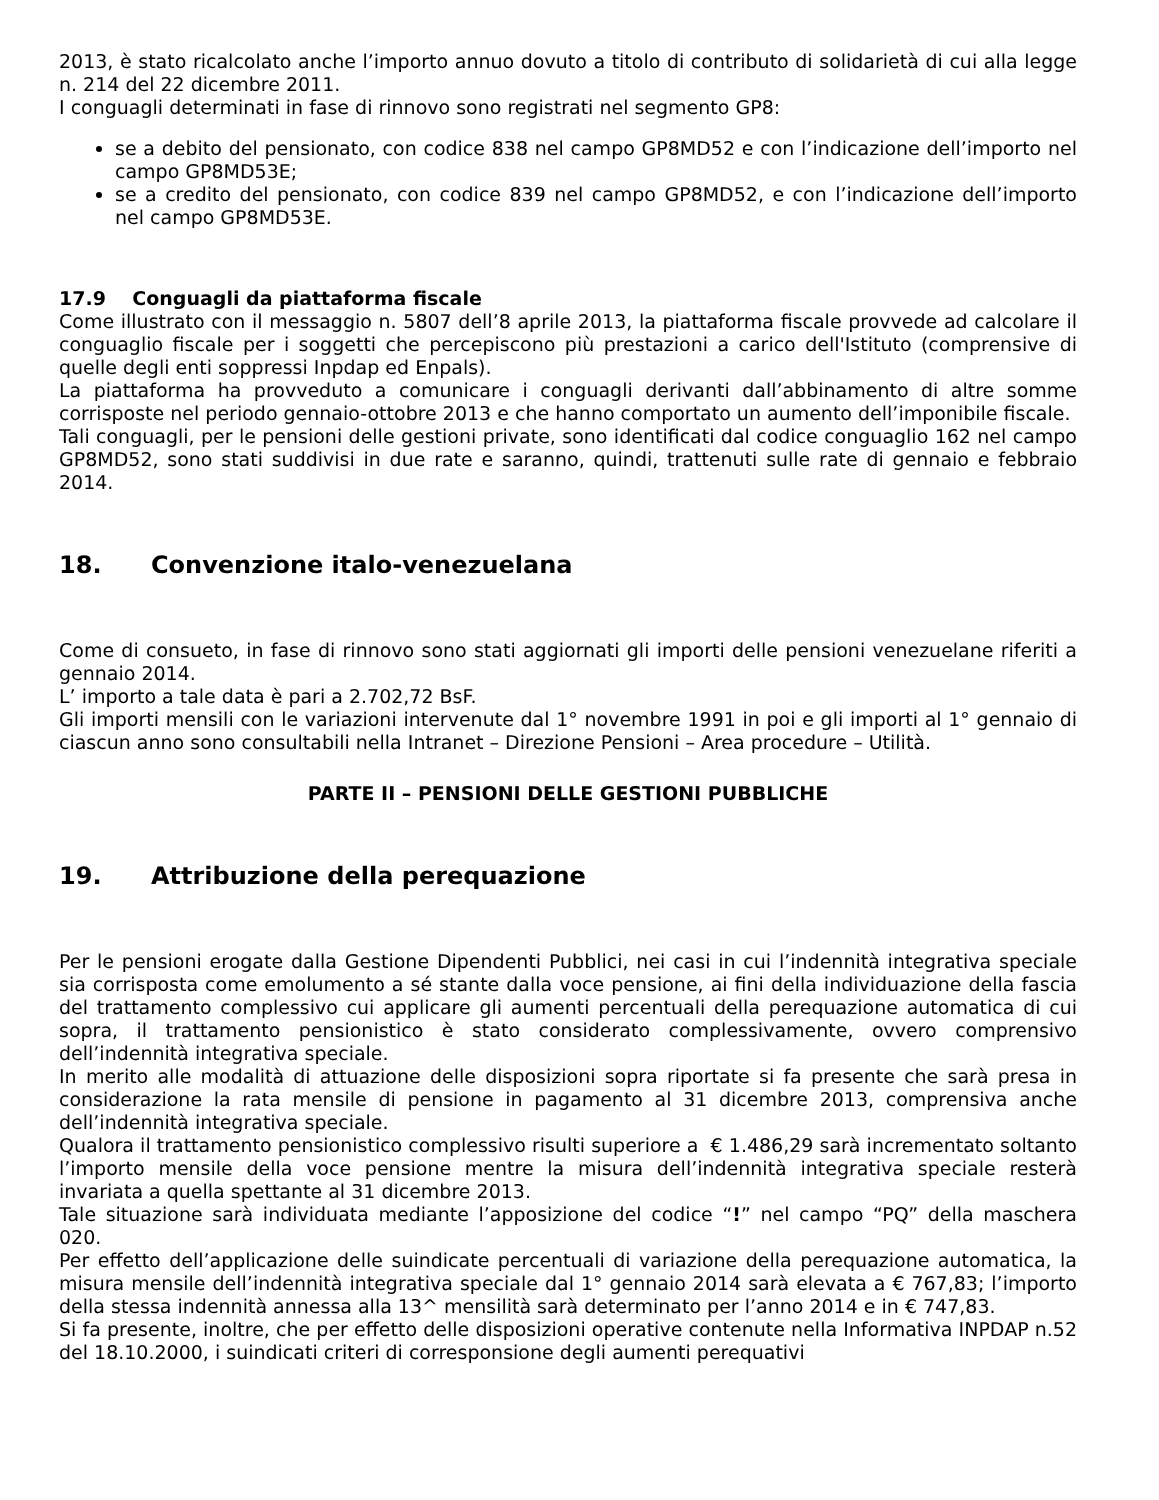2013, è stato ricalcolato anche l’importo annuo dovuto a titolo di contributo di solidarietà di cui alla legge n. 214 del 22 dicembre 2011.
I conguagli determinati in fase di rinnovo sono registrati nel segmento GP8:
se a debito del pensionato, con codice 838 nel campo GP8MD52 e con l’indicazione dell’importo nel campo GP8MD53E;
se a credito del pensionato, con codice 839 nel campo GP8MD52, e con l’indicazione dell’importo nel campo GP8MD53E.
17.9 Conguagli da piattaforma fiscale
Come illustrato con il messaggio n. 5807 dell’8 aprile 2013, la piattaforma fiscale provvede ad calcolare il conguaglio fiscale per i soggetti che percepiscono più prestazioni a carico dell'Istituto (comprensive di quelle degli enti soppressi Inpdap ed Enpals).
La piattaforma ha provveduto a comunicare i conguagli derivanti dall’abbinamento di altre somme corrisposte nel periodo gennaio-ottobre 2013 e che hanno comportato un aumento dell’imponibile fiscale.
Tali conguagli, per le pensioni delle gestioni private, sono identificati dal codice conguaglio 162 nel campo GP8MD52, sono stati suddivisi in due rate e saranno, quindi, trattenuti sulle rate di gennaio e febbraio 2014.
18. Convenzione italo-venezuelana
Come di consueto, in fase di rinnovo sono stati aggiornati gli importi delle pensioni venezuelane riferiti a gennaio 2014.
L’ importo a tale data è pari a 2.702,72 BsF.
Gli importi mensili con le variazioni intervenute dal 1° novembre 1991 in poi e gli importi al 1° gennaio di ciascun anno sono consultabili nella Intranet – Direzione Pensioni – Area procedure – Utilità.
PARTE II – PENSIONI DELLE GESTIONI PUBBLICHE
19. Attribuzione della perequazione
Per le pensioni erogate dalla Gestione Dipendenti Pubblici, nei casi in cui l’indennità integrativa speciale sia corrisposta come emolumento a sé stante dalla voce pensione, ai fini della individuazione della fascia del trattamento complessivo cui applicare gli aumenti percentuali della perequazione automatica di cui sopra, il trattamento pensionistico è stato considerato complessivamente, ovvero comprensivo dell’indennità integrativa speciale.
In merito alle modalità di attuazione delle disposizioni sopra riportate si fa presente che sarà presa in considerazione la rata mensile di pensione in pagamento al 31 dicembre 2013, comprensiva anche dell’indennità integrativa speciale.
Qualora il trattamento pensionistico complessivo risulti superiore a € 1.486,29 sarà incrementato soltanto l’importo mensile della voce pensione mentre la misura dell’indennità integrativa speciale resterà invariata a quella spettante al 31 dicembre 2013.
Tale situazione sarà individuata mediante l’apposizione del codice “!” nel campo “PQ” della maschera 020.
Per effetto dell’applicazione delle suindicate percentuali di variazione della perequazione automatica, la misura mensile dell’indennità integrativa speciale dal 1° gennaio 2014 sarà elevata a € 767,83; l’importo della stessa indennità annessa alla 13^ mensilità sarà determinato per l’anno 2014 e in € 747,83.
Si fa presente, inoltre, che per effetto delle disposizioni operative contenute nella Informativa INPDAP n.52 del 18.10.2000, i suindicati criteri di corresponsione degli aumenti perequativi